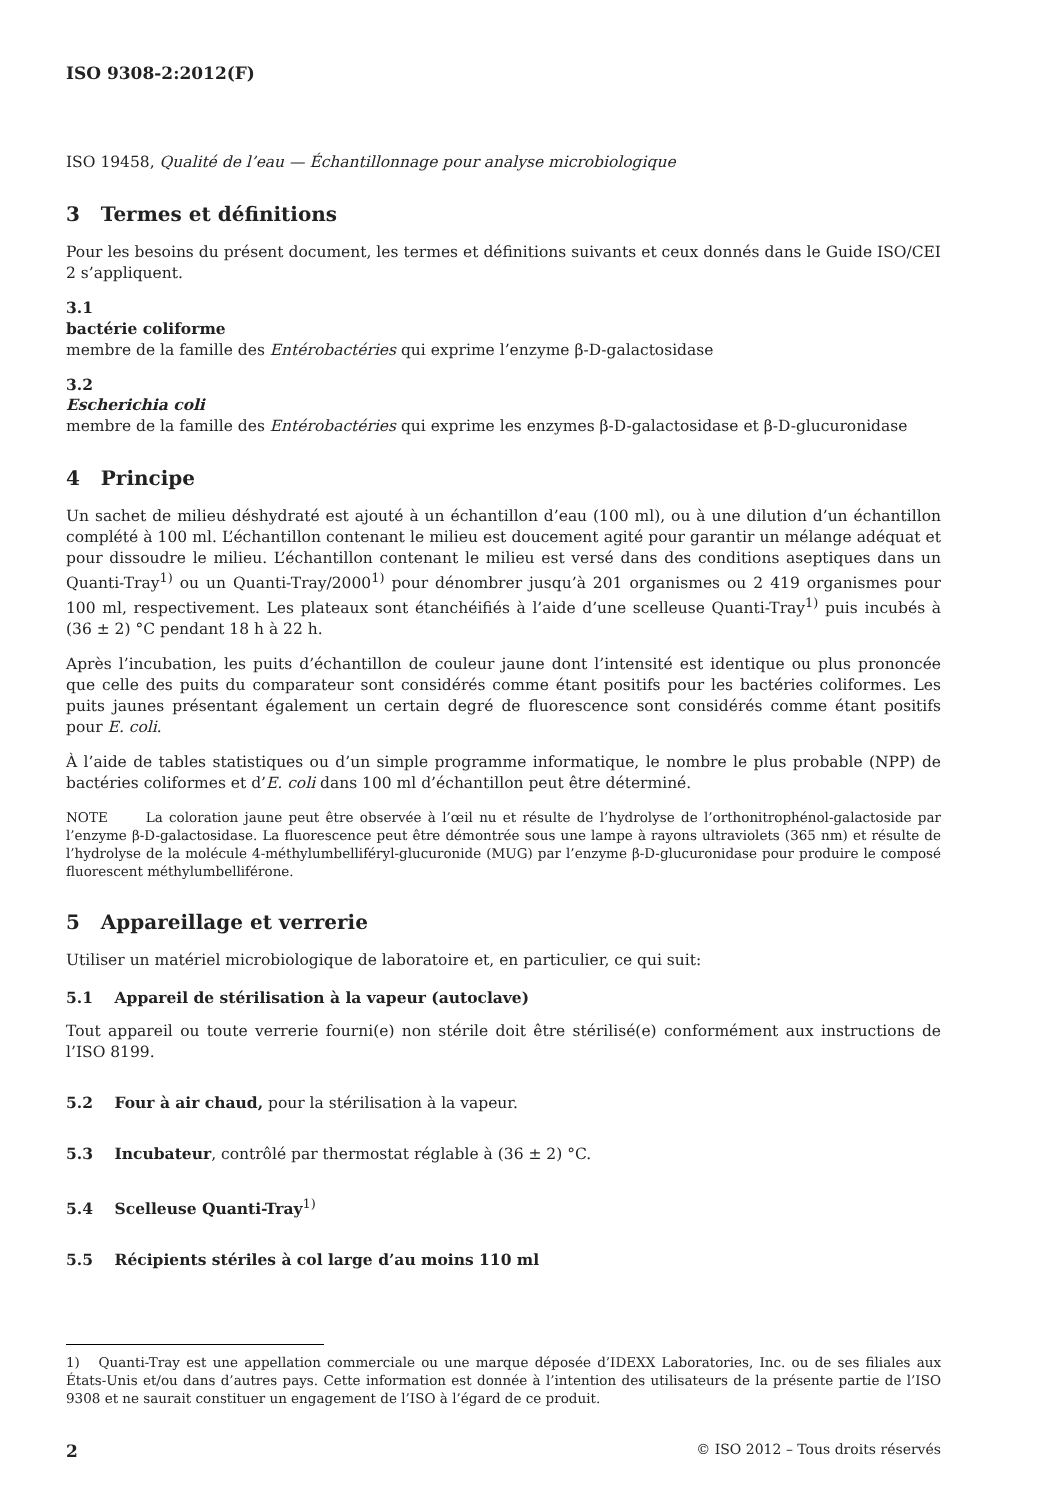ISO 9308-2:2012(F)
ISO 19458, Qualité de l’eau — Échantillonnage pour analyse microbiologique
3 Termes et définitions
Pour les besoins du présent document, les termes et définitions suivants et ceux donnés dans le Guide ISO/CEI 2 s’appliquent.
3.1
bactérie coliforme
membre de la famille des Entérobactéries qui exprime l’enzyme β-D-galactosidase
3.2
Escherichia coli
membre de la famille des Entérobactéries qui exprime les enzymes β-D-galactosidase et β-D-glucuronidase
4 Principe
Un sachet de milieu déshydraté est ajouté à un échantillon d’eau (100 ml), ou à une dilution d’un échantillon complété à 100 ml. L’échantillon contenant le milieu est doucement agité pour garantir un mélange adéquat et pour dissoudre le milieu. L’échantillon contenant le milieu est versé dans des conditions aseptiques dans un Quanti-Tray<sup>1)</sup> ou un Quanti-Tray/2000<sup>1)</sup> pour dénombrer jusqu’à 201 organismes ou 2 419 organismes pour 100 ml, respectivement. Les plateaux sont étanchéifiés à l’aide d’une scelleuse Quanti-Tray<sup>1)</sup> puis incubés à (36 ± 2) °C pendant 18 h à 22 h.
Après l’incubation, les puits d’échantillon de couleur jaune dont l’intensité est identique ou plus prononcée que celle des puits du comparateur sont considérés comme étant positifs pour les bactéries coliformes. Les puits jaunes présentant également un certain degré de fluorescence sont considérés comme étant positifs pour E. coli.
À l’aide de tables statistiques ou d’un simple programme informatique, le nombre le plus probable (NPP) de bactéries coliformes et d’E. coli dans 100 ml d’échantillon peut être déterminé.
NOTE La coloration jaune peut être observée à l’œil nu et résulte de l’hydrolyse de l’orthonitrophénol-galactoside par l’enzyme β-D-galactosidase. La fluorescence peut être démontrée sous une lampe à rayons ultraviolets (365 nm) et résulte de l’hydrolyse de la molécule 4-méthylumbelliféryl-glucuronide (MUG) par l’enzyme β-D-glucuronidase pour produire le composé fluorescent méthylumbelliférone.
5 Appareillage et verrerie
Utiliser un matériel microbiologique de laboratoire et, en particulier, ce qui suit:
5.1 Appareil de stérilisation à la vapeur (autoclave)
Tout appareil ou toute verrerie fourni(e) non stérile doit être stérilisé(e) conformément aux instructions de l’ISO 8199.
5.2 Four à air chaud, pour la stérilisation à la vapeur.
5.3 Incubateur, contrôlé par thermostat réglable à (36 ± 2) °C.
5.4 Scelleuse Quanti-Tray<sup>1)</sup>
5.5 Récipients stériles à col large d’au moins 110 ml
1) Quanti-Tray est une appellation commerciale ou une marque déposée d’IDEXX Laboratories, Inc. ou de ses filiales aux États-Unis et/ou dans d’autres pays. Cette information est donnée à l’intention des utilisateurs de la présente partie de l’ISO 9308 et ne saurait constituer un engagement de l’ISO à l’égard de ce produit.
2 © ISO 2012 – Tous droits réservés